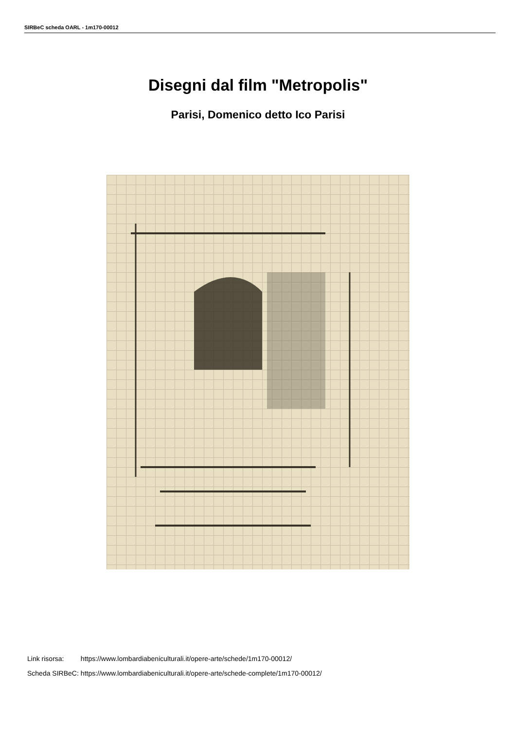SIRBeC scheda OARL - 1m170-00012
Disegni dal film "Metropolis"
Parisi, Domenico detto Ico Parisi
| Link risorsa: | https://www.lombardiabeniculturali.it/opere-arte/schede/1m170-00012/ |
| Scheda SIRBeC: | https://www.lombardiabeniculturali.it/opere-arte/schede-complete/1m170-00012/ |